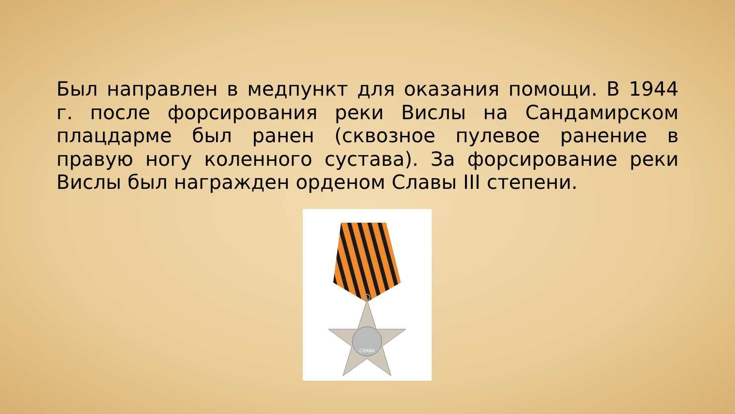Был направлен в медпункт для оказания помощи. В 1944 г. после форсирования реки Вислы на Сандамирском плацдарме был ранен (сквозное пулевое ранение в правую ногу коленного сустава). За форсирование реки Вислы был награжден орденом Славы III степени.
СЛАВА